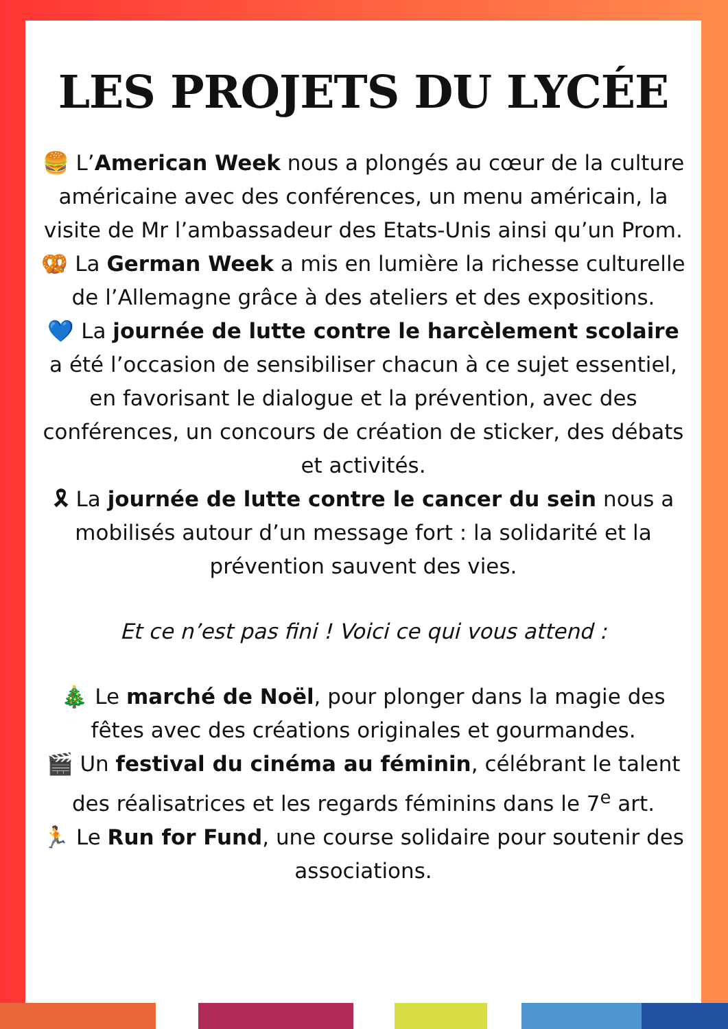LES PROJETS DU LYCÉE
🍔 L’American Week nous a plongés au cœur de la culture américaine avec des conférences, un menu américain, la visite de Mr l’ambassadeur des Etats-Unis ainsi qu’un Prom.
🥨 La German Week a mis en lumière la richesse culturelle de l’Allemagne grâce à des ateliers et des expositions.
💙 La journée de lutte contre le harcèlement scolaire a été l’occasion de sensibiliser chacun à ce sujet essentiel, en favorisant le dialogue et la prévention, avec des conférences, un concours de création de sticker, des débats et activités.
🎗 La journée de lutte contre le cancer du sein nous a mobilisés autour d’un message fort : la solidarité et la prévention sauvent des vies.
Et ce n’est pas fini ! Voici ce qui vous attend :
🎄 Le marché de Noël, pour plonger dans la magie des fêtes avec des créations originales et gourmandes.
🎬 Un festival du cinéma au féminin, célébrant le talent des réalisatrices et les regards féminins dans le 7<sup>e</sup> art.
🏃 Le Run for Fund, une course solidaire pour soutenir des associations.